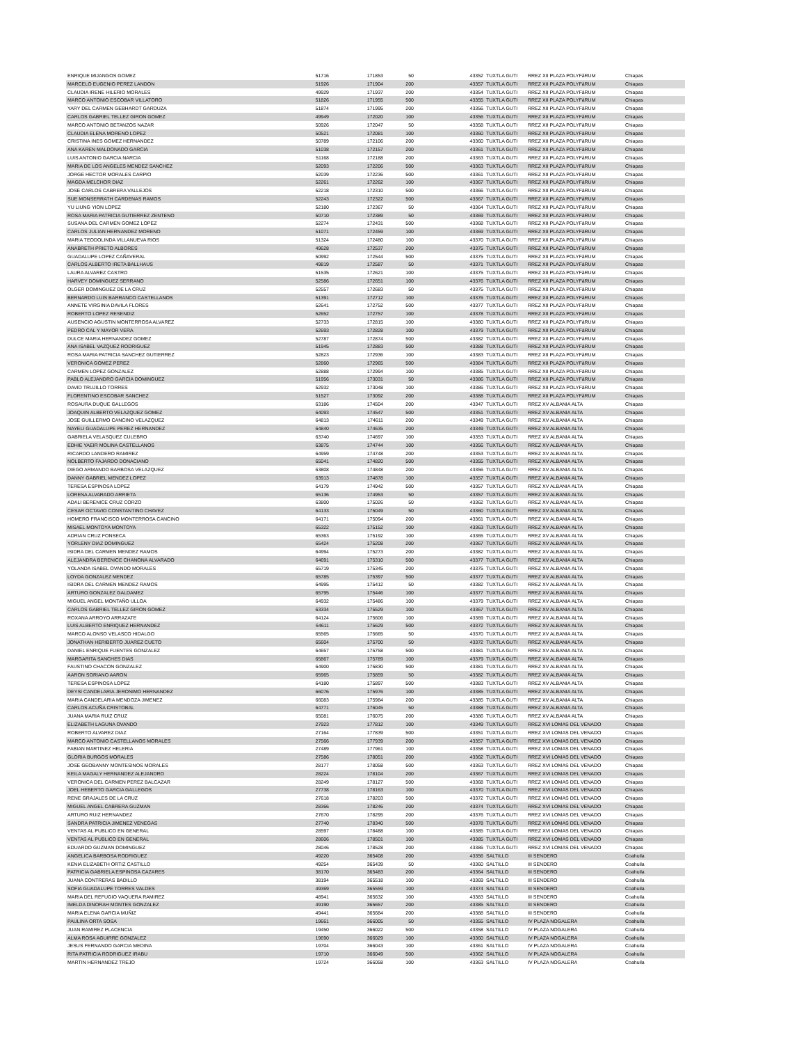| ENRIQUE MIJANGOS GOMEZ | 51716 | 171853 | 50 | 43352 | TUXTLA GUTI | RREZ XII PLAZA POLYFàRUM | Chiapas |
| MARCELO EUGENIO PEREZ LANDON | 51926 | 171904 | 200 | 43357 | TUXTLA GUTI | RREZ XII PLAZA POLYFàRUM | Chiapas |
| CLAUDIA IRENE HILERIO MORALES | 49929 | 171937 | 200 | 43354 | TUXTLA GUTI | RREZ XII PLAZA POLYFàRUM | Chiapas |
| MARCO ANTONIO ESCOBAR VILLATORO | 51826 | 171955 | 500 | 43355 | TUXTLA GUTI | RREZ XII PLAZA POLYFàRUM | Chiapas |
| YARY DEL CARMEN GEBHARDT GARDUZA | 51874 | 171995 | 200 | 43356 | TUXTLA GUTI | RREZ XII PLAZA POLYFàRUM | Chiapas |
| CARLOS GABRIEL TELLEZ GIRON GOMEZ | 49949 | 172020 | 100 | 43356 | TUXTLA GUTI | RREZ XII PLAZA POLYFàRUM | Chiapas |
| MARCO ANTONIO BETANZOS NAZAR | 50926 | 172047 | 50 | 43358 | TUXTLA GUTI | RREZ XII PLAZA POLYFàRUM | Chiapas |
| CLAUDIA ELENA MORENO LOPEZ | 50521 | 172081 | 100 | 43360 | TUXTLA GUTI | RREZ XII PLAZA POLYFàRUM | Chiapas |
| CRISTINA INES GOMEZ HERNANDEZ | 50789 | 172106 | 200 | 43360 | TUXTLA GUTI | RREZ XII PLAZA POLYFàRUM | Chiapas |
| ANA KAREN MALDONADO GARCIA | 51038 | 172157 | 200 | 43361 | TUXTLA GUTI | RREZ XII PLAZA POLYFàRUM | Chiapas |
| LUIS ANTONIO GARCIA NARCIA | 51168 | 172188 | 200 | 43363 | TUXTLA GUTI | RREZ XII PLAZA POLYFàRUM | Chiapas |
| MARIA DE LOS ANGELES MENDEZ SANCHEZ | 52093 | 172206 | 500 | 43363 | TUXTLA GUTI | RREZ XII PLAZA POLYFàRUM | Chiapas |
| JORGE HECTOR MORALES CARPIO | 52039 | 172236 | 500 | 43361 | TUXTLA GUTI | RREZ XII PLAZA POLYFàRUM | Chiapas |
| MAGDA MELCHOR DIAZ | 52261 | 172262 | 100 | 43367 | TUXTLA GUTI | RREZ XII PLAZA POLYFàRUM | Chiapas |
| JOSE CARLOS CABRERA VALLEJOS | 52218 | 172310 | 500 | 43366 | TUXTLA GUTI | RREZ XII PLAZA POLYFàRUM | Chiapas |
| SUE MONSERRATH CARDENAS RAMOS | 52243 | 172322 | 500 | 43367 | TUXTLA GUTI | RREZ XII PLAZA POLYFàRUM | Chiapas |
| YU LIUNG YION LOPEZ | 52180 | 172367 | 50 | 43364 | TUXTLA GUTI | RREZ XII PLAZA POLYFàRUM | Chiapas |
| ROSA MARIA PATRICIA GUTIERREZ ZENTENO | 50710 | 172389 | 50 | 43369 | TUXTLA GUTI | RREZ XII PLAZA POLYFàRUM | Chiapas |
| SUSANA DEL CARMEN GOMEZ LOPEZ | 52274 | 172431 | 500 | 43368 | TUXTLA GUTI | RREZ XII PLAZA POLYFàRUM | Chiapas |
| CARLOS JULIAN HERNANDEZ MORENO | 51071 | 172459 | 100 | 43369 | TUXTLA GUTI | RREZ XII PLAZA POLYFàRUM | Chiapas |
| MARIA TEODOLINDA VILLANUEVA RIOS | 51324 | 172480 | 100 | 43370 | TUXTLA GUTI | RREZ XII PLAZA POLYFàRUM | Chiapas |
| ANABRETH PRIETO ALBORES | 49628 | 172537 | 200 | 43375 | TUXTLA GUTI | RREZ XII PLAZA POLYFàRUM | Chiapas |
| GUADALUPE LOPEZ CAÑAVERAL | 50992 | 172544 | 500 | 43375 | TUXTLA GUTI | RREZ XII PLAZA POLYFàRUM | Chiapas |
| CARLOS ALBERTO IRETA BALLHAUS | 49819 | 172587 | 50 | 43371 | TUXTLA GUTI | RREZ XII PLAZA POLYFàRUM | Chiapas |
| LAURA ALVAREZ CASTRO | 51535 | 172621 | 100 | 43375 | TUXTLA GUTI | RREZ XII PLAZA POLYFàRUM | Chiapas |
| HARVEY DOMINGUEZ SERRANO | 52586 | 172651 | 100 | 43376 | TUXTLA GUTI | RREZ XII PLAZA POLYFàRUM | Chiapas |
| OLGER DOMINGUEZ DE LA CRUZ | 52557 | 172683 | 50 | 43375 | TUXTLA GUTI | RREZ XII PLAZA POLYFàRUM | Chiapas |
| BERNARDO LUIS BARRANCO CASTELLANOS | 51391 | 172712 | 100 | 43376 | TUXTLA GUTI | RREZ XII PLAZA POLYFàRUM | Chiapas |
| ANNETE VIRGINIA DAVILA FLORES | 52641 | 172752 | 500 | 43377 | TUXTLA GUTI | RREZ XII PLAZA POLYFàRUM | Chiapas |
| ROBERTO LOPEZ RESENDIZ | 52652 | 172757 | 100 | 43378 | TUXTLA GUTI | RREZ XII PLAZA POLYFàRUM | Chiapas |
| AUSENCIO AGUSTIN MONTERROSA ALVAREZ | 52733 | 172815 | 100 | 43380 | TUXTLA GUTI | RREZ XII PLAZA POLYFàRUM | Chiapas |
| PEDRO CAL Y MAYOR VERA | 52693 | 172828 | 100 | 43379 | TUXTLA GUTI | RREZ XII PLAZA POLYFàRUM | Chiapas |
| DULCE MARIA HERNANDEZ GOMEZ | 52787 | 172874 | 500 | 43382 | TUXTLA GUTI | RREZ XII PLAZA POLYFàRUM | Chiapas |
| ANA ISABEL VAZQUEZ RODRIGUEZ | 51945 | 172883 | 500 | 43388 | TUXTLA GUTI | RREZ XII PLAZA POLYFàRUM | Chiapas |
| ROSA MARIA PATRICIA SANCHEZ GUTIERREZ | 52823 | 172936 | 100 | 43383 | TUXTLA GUTI | RREZ XII PLAZA POLYFàRUM | Chiapas |
| VERONICA GOMEZ PEREZ | 52860 | 172965 | 500 | 43384 | TUXTLA GUTI | RREZ XII PLAZA POLYFàRUM | Chiapas |
| CARMEN LOPEZ GONZALEZ | 52888 | 172994 | 100 | 43385 | TUXTLA GUTI | RREZ XII PLAZA POLYFàRUM | Chiapas |
| PABLO ALEJANDRO GARCIA DOMINGUEZ | 51956 | 173031 | 50 | 43386 | TUXTLA GUTI | RREZ XII PLAZA POLYFàRUM | Chiapas |
| DAVID TRUJILLO TORRES | 52932 | 173048 | 100 | 43386 | TUXTLA GUTI | RREZ XII PLAZA POLYFàRUM | Chiapas |
| FLORENTINO ESCOBAR SANCHEZ | 51527 | 173092 | 200 | 43388 | TUXTLA GUTI | RREZ XII PLAZA POLYFàRUM | Chiapas |
| ROSAURA DUQUE GALLEGOS | 63186 | 174504 | 200 | 43347 | TUXTLA GUTI | RREZ XV ALBANIA ALTA | Chiapas |
| JOAQUIN ALBERTO VELAZQUEZ GOMEZ | 64093 | 174547 | 500 | 43351 | TUXTLA GUTI | RREZ XV ALBANIA ALTA | Chiapas |
| JOSE GUILLERMO CANCINO VELAZQUEZ | 64813 | 174611 | 200 | 43349 | TUXTLA GUTI | RREZ XV ALBANIA ALTA | Chiapas |
| NAYELI GUADALUPE PEREZ HERNANDEZ | 64840 | 174635 | 200 | 43349 | TUXTLA GUTI | RREZ XV ALBANIA ALTA | Chiapas |
| GABRIELA VELASQUEZ CULEBRO | 63740 | 174697 | 100 | 43353 | TUXTLA GUTI | RREZ XV ALBANIA ALTA | Chiapas |
| EDHIE YAEIR MOLINA CASTELLANOS | 63875 | 174744 | 100 | 43356 | TUXTLA GUTI | RREZ XV ALBANIA ALTA | Chiapas |
| RICARDO LANDERO RAMIREZ | 64959 | 174748 | 200 | 43353 | TUXTLA GUTI | RREZ XV ALBANIA ALTA | Chiapas |
| NOLBERTO FAJARDO DONACIANO | 65041 | 174820 | 500 | 43355 | TUXTLA GUTI | RREZ XV ALBANIA ALTA | Chiapas |
| DIEGO ARMANDO BARBOSA VELAZQUEZ | 63808 | 174848 | 200 | 43356 | TUXTLA GUTI | RREZ XV ALBANIA ALTA | Chiapas |
| DANNY GABRIEL MENDEZ LOPEZ | 63913 | 174878 | 100 | 43357 | TUXTLA GUTI | RREZ XV ALBANIA ALTA | Chiapas |
| TERESA ESPINOSA LOPEZ | 64179 | 174942 | 500 | 43357 | TUXTLA GUTI | RREZ XV ALBANIA ALTA | Chiapas |
| LORENA ALVARADO ARRIETA | 65136 | 174953 | 50 | 43357 | TUXTLA GUTI | RREZ XV ALBANIA ALTA | Chiapas |
| ADALI BERENICE CRUZ CORZO | 63800 | 175026 | 50 | 43362 | TUXTLA GUTI | RREZ XV ALBANIA ALTA | Chiapas |
| CESAR OCTAVIO CONSTANTINO CHAVEZ | 64133 | 175049 | 50 | 43360 | TUXTLA GUTI | RREZ XV ALBANIA ALTA | Chiapas |
| HOMERO FRANCISCO MONTERROSA CANCINO | 64171 | 175094 | 200 | 43361 | TUXTLA GUTI | RREZ XV ALBANIA ALTA | Chiapas |
| MISAEL MONTOYA MONTOYA | 65322 | 175152 | 100 | 43363 | TUXTLA GUTI | RREZ XV ALBANIA ALTA | Chiapas |
| ADRIAN CRUZ FONSECA | 65363 | 175192 | 100 | 43365 | TUXTLA GUTI | RREZ XV ALBANIA ALTA | Chiapas |
| YORLENY DIAZ DOMINGUEZ | 65424 | 175208 | 200 | 43367 | TUXTLA GUTI | RREZ XV ALBANIA ALTA | Chiapas |
| ISIDRA DEL CARMEN MENDEZ RAMOS | 64994 | 175273 | 200 | 43382 | TUXTLA GUTI | RREZ XV ALBANIA ALTA | Chiapas |
| ALEJANDRA BERENICE CHANONA ALVARADO | 64691 | 175310 | 500 | 43377 | TUXTLA GUTI | RREZ XV ALBANIA ALTA | Chiapas |
| YOLANDA ISABEL OVANDO MORALES | 65719 | 175345 | 200 | 43375 | TUXTLA GUTI | RREZ XV ALBANIA ALTA | Chiapas |
| LOYDA GONZALEZ MENDEZ | 65785 | 175397 | 500 | 43377 | TUXTLA GUTI | RREZ XV ALBANIA ALTA | Chiapas |
| ISIDRA DEL CARMEN MENDEZ RAMOS | 64995 | 175412 | 50 | 43382 | TUXTLA GUTI | RREZ XV ALBANIA ALTA | Chiapas |
| ARTURO GONZALEZ GALDAMEZ | 65795 | 175446 | 100 | 43377 | TUXTLA GUTI | RREZ XV ALBANIA ALTA | Chiapas |
| MIGUEL ANGEL MONTAÑO ULLOA | 64932 | 175486 | 100 | 43379 | TUXTLA GUTI | RREZ XV ALBANIA ALTA | Chiapas |
| CARLOS GABRIEL TELLEZ GIRON GOMEZ | 63334 | 175529 | 100 | 43367 | TUXTLA GUTI | RREZ XV ALBANIA ALTA | Chiapas |
| ROXANA ARROYO ARRAZATE | 64124 | 175606 | 100 | 43369 | TUXTLA GUTI | RREZ XV ALBANIA ALTA | Chiapas |
| LUIS ALBERTO ENRIQUEZ HERNANDEZ | 64611 | 175629 | 500 | 43372 | TUXTLA GUTI | RREZ XV ALBANIA ALTA | Chiapas |
| MARCO ALONSO VELASCO HIDALGO | 65565 | 175665 | 50 | 43370 | TUXTLA GUTI | RREZ XV ALBANIA ALTA | Chiapas |
| JONATHAN HERIBERTO JUAREZ CUETO | 65604 | 175700 | 50 | 43372 | TUXTLA GUTI | RREZ XV ALBANIA ALTA | Chiapas |
| DANIEL ENRIQUE FUENTES GONZALEZ | 64657 | 175758 | 500 | 43381 | TUXTLA GUTI | RREZ XV ALBANIA ALTA | Chiapas |
| MARGARITA SANCHES DIAS | 65867 | 175789 | 100 | 43379 | TUXTLA GUTI | RREZ XV ALBANIA ALTA | Chiapas |
| FAUSTINO CHACON GONZALEZ | 64900 | 175830 | 500 | 43381 | TUXTLA GUTI | RREZ XV ALBANIA ALTA | Chiapas |
| AARON SORIANO AARON | 65965 | 175859 | 50 | 43382 | TUXTLA GUTI | RREZ XV ALBANIA ALTA | Chiapas |
| TERESA ESPINOSA LOPEZ | 64180 | 175897 | 500 | 43383 | TUXTLA GUTI | RREZ XV ALBANIA ALTA | Chiapas |
| DEYSI CANDELARIA JERONIMO HERNANDEZ | 66076 | 175976 | 100 | 43385 | TUXTLA GUTI | RREZ XV ALBANIA ALTA | Chiapas |
| MARIA CANDELARIA MENDOZA JIMENEZ | 66083 | 175984 | 200 | 43385 | TUXTLA GUTI | RREZ XV ALBANIA ALTA | Chiapas |
| CARLOS ACUÑA CRISTOBAL | 64771 | 176045 | 50 | 43388 | TUXTLA GUTI | RREZ XV ALBANIA ALTA | Chiapas |
| JUANA MARIA RUIZ CRUZ | 65081 | 176075 | 200 | 43386 | TUXTLA GUTI | RREZ XV ALBANIA ALTA | Chiapas |
| ELIZABETH LAGUNA OVANDO | 27923 | 177812 | 100 | 43349 | TUXTLA GUTI | RREZ XVI LOMAS DEL VENADO | Chiapas |
| ROBERTO ALVAREZ DIAZ | 27164 | 177839 | 500 | 43351 | TUXTLA GUTI | RREZ XVI LOMAS DEL VENADO | Chiapas |
| MARCO ANTONIO CASTELLANOS MORALES | 27566 | 177939 | 200 | 43357 | TUXTLA GUTI | RREZ XVI LOMAS DEL VENADO | Chiapas |
| FABIAN MARTINEZ HELERIA | 27489 | 177961 | 100 | 43358 | TUXTLA GUTI | RREZ XVI LOMAS DEL VENADO | Chiapas |
| GLORIA BURGOS MORALES | 27586 | 178051 | 200 | 43362 | TUXTLA GUTI | RREZ XVI LOMAS DEL VENADO | Chiapas |
| JOSE GEOBANNY MONTESINOS MORALES | 28177 | 178058 | 500 | 43363 | TUXTLA GUTI | RREZ XVI LOMAS DEL VENADO | Chiapas |
| KEILA MAGALY HERNANDEZ ALEJANDRO | 28224 | 178104 | 200 | 43367 | TUXTLA GUTI | RREZ XVI LOMAS DEL VENADO | Chiapas |
| VERONICA DEL CARMEN PEREZ BALCAZAR | 28249 | 178127 | 500 | 43368 | TUXTLA GUTI | RREZ XVI LOMAS DEL VENADO | Chiapas |
| JOEL HEBERTO GARCIA GALLEGOS | 27738 | 178163 | 100 | 43370 | TUXTLA GUTI | RREZ XVI LOMAS DEL VENADO | Chiapas |
| RENE GRAJALES DE LA CRUZ | 27618 | 178203 | 500 | 43372 | TUXTLA GUTI | RREZ XVI LOMAS DEL VENADO | Chiapas |
| MIGUEL ANGEL CABRERA GUZMAN | 28366 | 178246 | 200 | 43374 | TUXTLA GUTI | RREZ XVI LOMAS DEL VENADO | Chiapas |
| ARTURO RUIZ HERNANDEZ | 27670 | 178295 | 200 | 43376 | TUXTLA GUTI | RREZ XVI LOMAS DEL VENADO | Chiapas |
| SANDRA PATRICIA JIMENEZ VENEGAS | 27740 | 178340 | 500 | 43378 | TUXTLA GUTI | RREZ XVI LOMAS DEL VENADO | Chiapas |
| VENTAS AL PUBLICO EN GENERAL | 28597 | 178488 | 100 | 43385 | TUXTLA GUTI | RREZ XVI LOMAS DEL VENADO | Chiapas |
| VENTAS AL PUBLICO EN GENERAL | 28606 | 178501 | 100 | 43385 | TUXTLA GUTI | RREZ XVI LOMAS DEL VENADO | Chiapas |
| EDUARDO GUZMAN DOMINGUEZ | 28046 | 178528 | 200 | 43386 | TUXTLA GUTI | RREZ XVI LOMAS DEL VENADO | Chiapas |
| ANGELICA BARBOSA RODRIGUEZ | 49220 | 365408 | 200 | 43356 | SALTILLO | III SENDERO | Coahuila |
| KENIA ELIZABETH ORTIZ CASTILLO | 49254 | 365439 | 50 | 43360 | SALTILLO | III SENDERO | Coahuila |
| PATRICIA GABRIELA ESPINOSA CAZARES | 38170 | 365483 | 200 | 43364 | SALTILLO | III SENDERO | Coahuila |
| JUANA CONTRERAS BADILLO | 38194 | 365518 | 100 | 43369 | SALTILLO | III SENDERO | Coahuila |
| SOFIA GUADALUPE TORRES VALDES | 49369 | 365559 | 100 | 43374 | SALTILLO | III SENDERO | Coahuila |
| MARIA DEL REFUGIO VAQUERA RAMIREZ | 48941 | 365632 | 100 | 43383 | SALTILLO | III SENDERO | Coahuila |
| IMELDA DINORAH MONTES GONZALEZ | 49190 | 365657 | 200 | 43385 | SALTILLO | III SENDERO | Coahuila |
| MARIA ELENA GARCIA MUÑIZ | 49441 | 365684 | 200 | 43388 | SALTILLO | III SENDERO | Coahuila |
| PAULINA ORTA SOSA | 19661 | 366005 | 50 | 43355 | SALTILLO | IV PLAZA NOGALERA | Coahuila |
| JUAN RAMIREZ PLACENCIA | 19450 | 366022 | 500 | 43358 | SALTILLO | IV PLAZA NOGALERA | Coahuila |
| ALMA ROSA AGUIRRE GONZALEZ | 19690 | 366029 | 100 | 43360 | SALTILLO | IV PLAZA NOGALERA | Coahuila |
| JESUS FERNANDO GARCIA MEDINA | 19704 | 366043 | 100 | 43361 | SALTILLO | IV PLAZA NOGALERA | Coahuila |
| RITA PATRICIA RODRIGUEZ IRABU | 19710 | 366049 | 500 | 43362 | SALTILLO | IV PLAZA NOGALERA | Coahuila |
| MARTIN HERNANDEZ TREJO | 19724 | 366058 | 100 | 43363 | SALTILLO | IV PLAZA NOGALERA | Coahuila |